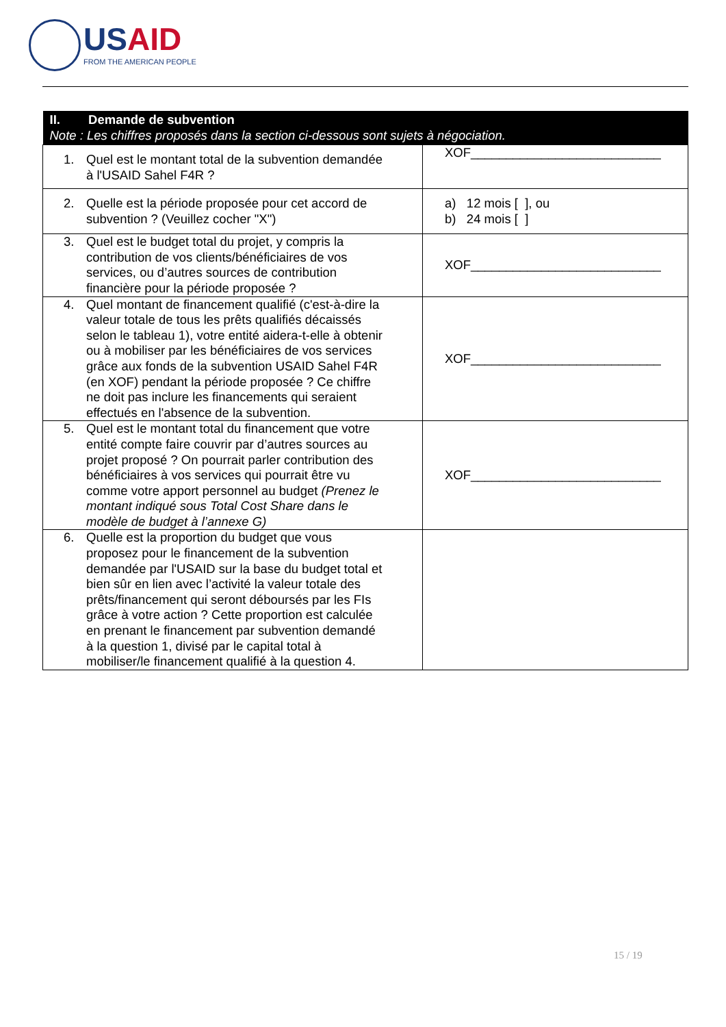USAID
FROM THE AMERICAN PEOPLE
| II. Demande de subvention Note : Les chiffres proposés dans la section ci-dessous sont sujets à négociation. | |
| --- | --- |
| 1. Quel est le montant total de la subvention demandée à l'USAID Sahel F4R ? | XOF___________________________ |
| 2. Quelle est la période proposée pour cet accord de subvention ? (Veuillez cocher "X") | a) 12 mois [ ], ou b) 24 mois [ ] |
| 3. Quel est le budget total du projet, y compris la contribution de vos clients/bénéficiaires de vos services, ou d’autres sources de contribution financière pour la période proposée ? | XOF___________________________ |
| 4. Quel montant de financement qualifié (c'est-à-dire la valeur totale de tous les prêts qualifiés décaissés selon le tableau 1), votre entité aidera-t-elle à obtenir ou à mobiliser par les bénéficiaires de vos services grâce aux fonds de la subvention USAID Sahel F4R (en XOF) pendant la période proposée ? Ce chiffre ne doit pas inclure les financements qui seraient effectués en l'absence de la subvention. | XOF___________________________ |
| 5. Quel est le montant total du financement que votre entité compte faire couvrir par d’autres sources au projet proposé ? On pourrait parler contribution des bénéficiaires à vos services qui pourrait être vu comme votre apport personnel au budget (Prenez le montant indiqué sous Total Cost Share dans le modèle de budget à l’annexe G) | XOF___________________________ |
| 6. Quelle est la proportion du budget que vous proposez pour le financement de la subvention demandée par l'USAID sur la base du budget total et bien sûr en lien avec l’activité la valeur totale des prêts/financement qui seront déboursés par les FIs grâce à votre action ? Cette proportion est calculée en prenant le financement par subvention demandé à la question 1, divisé par le capital total à mobiliser/le financement qualifié à la question 4. | |
15 / 19